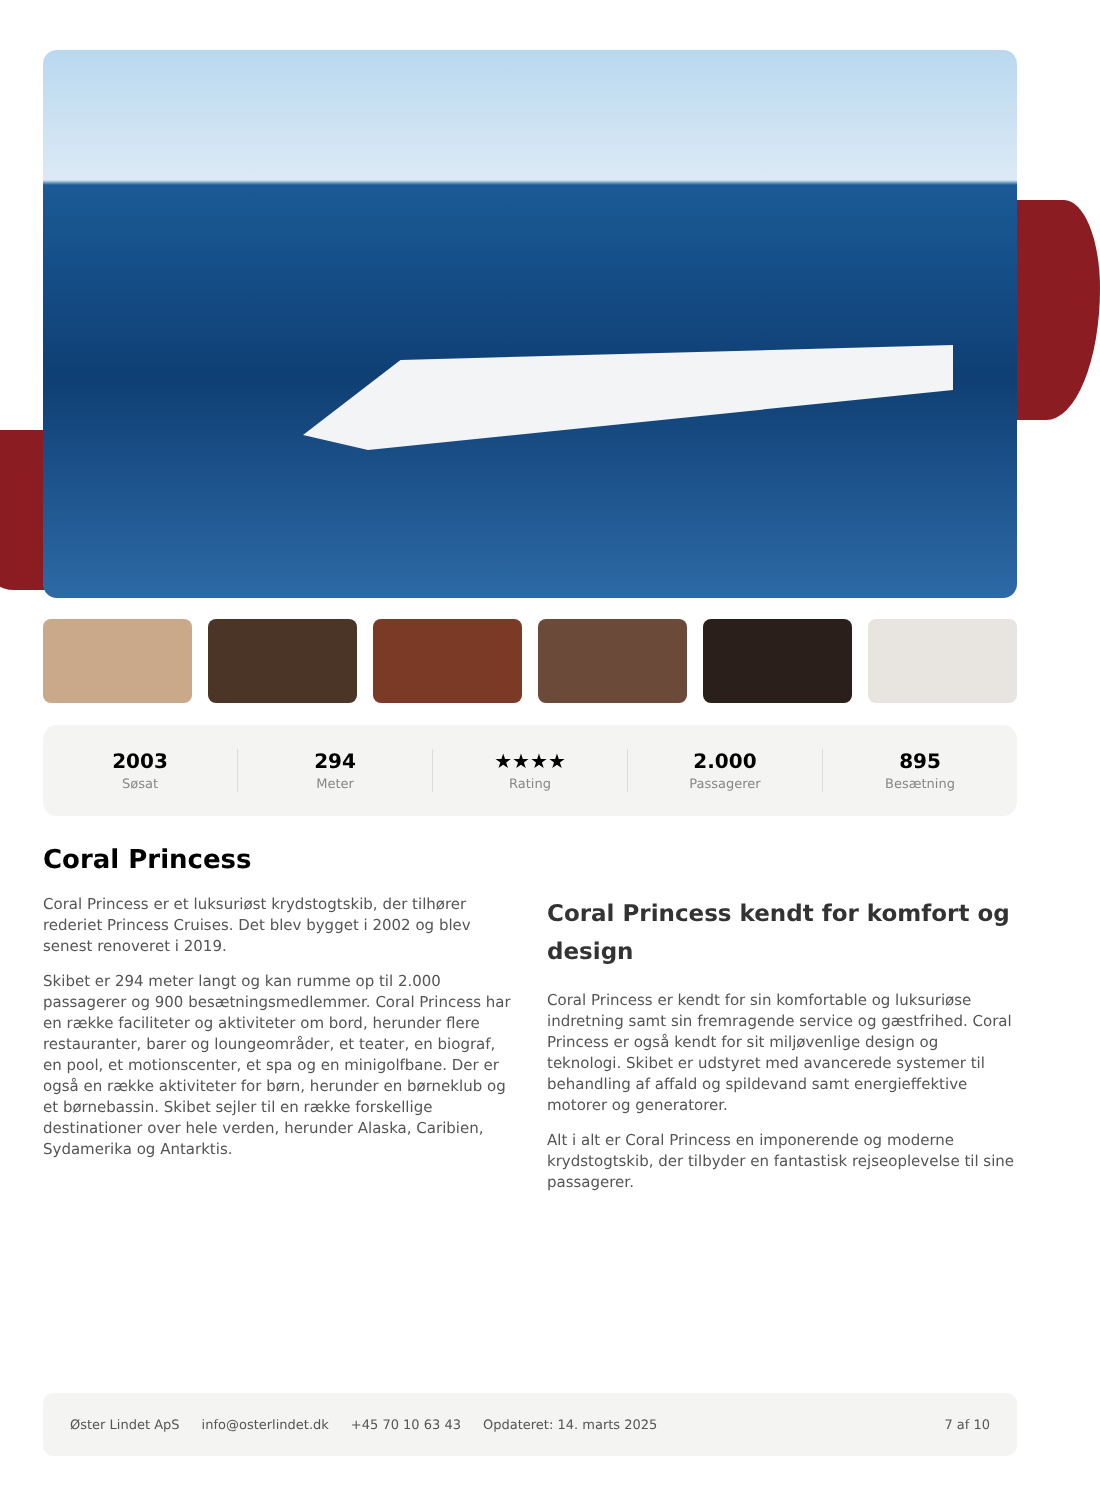2003
Søsat
294
Meter
★★★★
Rating
2.000
Passagerer
895
Besætning
Coral Princess
Coral Princess er et luksuriøst krydstogtskib, der tilhører rederiet Princess Cruises. Det blev bygget i 2002 og blev senest renoveret i 2019.
Skibet er 294 meter langt og kan rumme op til 2.000 passagerer og 900 besætningsmedlemmer. Coral Princess har en række faciliteter og aktiviteter om bord, herunder flere restauranter, barer og loungeområder, et teater, en biograf, en pool, et motionscenter, et spa og en minigolfbane. Der er også en række aktiviteter for børn, herunder en børneklub og et børnebassin. Skibet sejler til en række forskellige destinationer over hele verden, herunder Alaska, Caribien, Sydamerika og Antarktis.
Coral Princess kendt for komfort og design
Coral Princess er kendt for sin komfortable og luksuriøse indretning samt sin fremragende service og gæstfrihed. Coral Princess er også kendt for sit miljøvenlige design og teknologi. Skibet er udstyret med avancerede systemer til behandling af affald og spildevand samt energieffektive motorer og generatorer.
Alt i alt er Coral Princess en imponerende og moderne krydstogtskib, der tilbyder en fantastisk rejseoplevelse til sine passagerer.
Øster Lindet ApS info@osterlindet.dk +45 70 10 63 43 Opdateret: 14. marts 2025 7 af 10